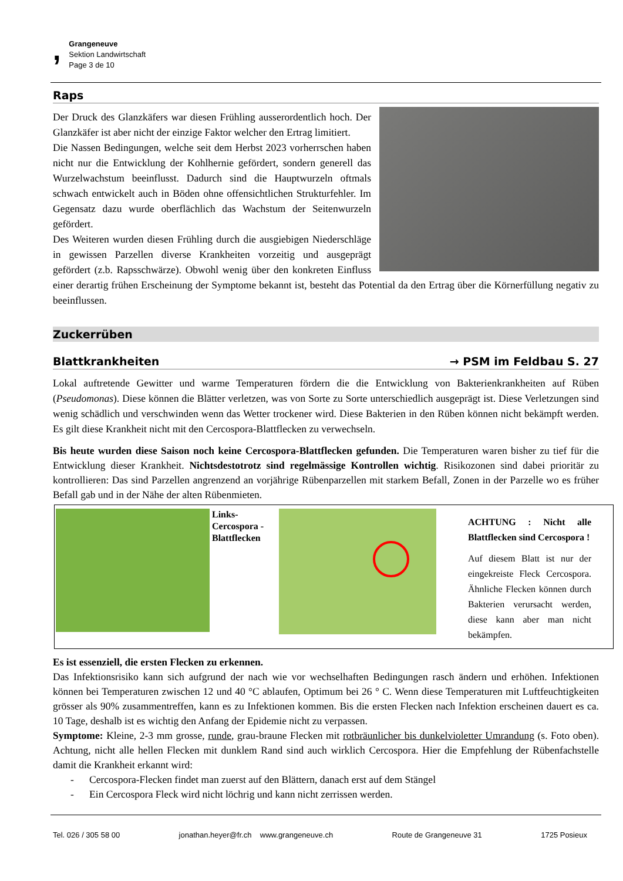,
Grangeneuve
Sektion Landwirtschaft
Page 3 de 10
Raps
Der Druck des Glanzkäfers war diesen Frühling ausserordentlich hoch. Der Glanzkäfer ist aber nicht der einzige Faktor welcher den Ertrag limitiert.
Die Nassen Bedingungen, welche seit dem Herbst 2023 vorherrschen haben nicht nur die Entwicklung der Kohlhernie gefördert, sondern generell das Wurzelwachstum beeinflusst. Dadurch sind die Hauptwurzeln oftmals schwach entwickelt auch in Böden ohne offensichtlichen Strukturfehler. Im Gegensatz dazu wurde oberflächlich das Wachstum der Seitenwurzeln gefördert.
Des Weiteren wurden diesen Frühling durch die ausgiebigen Niederschläge in gewissen Parzellen diverse Krankheiten vorzeitig und ausgeprägt gefördert (z.b. Rapsschwärze). Obwohl wenig über den konkreten Einfluss einer derartig frühen Erscheinung der Symptome bekannt ist, besteht das Potential da den Ertrag über die Körnerfüllung negativ zu beeinflussen.
Zuckerrüben
Blattkrankheiten → PSM im Feldbau S. 27
Lokal auftretende Gewitter und warme Temperaturen fördern die die Entwicklung von Bakterienkrankheiten auf Rüben (Pseudomonas). Diese können die Blätter verletzen, was von Sorte zu Sorte unterschiedlich ausgeprägt ist. Diese Verletzungen sind wenig schädlich und verschwinden wenn das Wetter trockener wird. Diese Bakterien in den Rüben können nicht bekämpft werden. Es gilt diese Krankheit nicht mit den Cercospora-Blattflecken zu verwechseln.
Bis heute wurden diese Saison noch keine Cercospora-Blattflecken gefunden. Die Temperaturen waren bisher zu tief für die Entwicklung dieser Krankheit. Nichtsdestotrotz sind regelmässige Kontrollen wichtig. Risikozonen sind dabei prioritär zu kontrollieren: Das sind Parzellen angrenzend an vorjährige Rübenparzellen mit starkem Befall, Zonen in der Parzelle wo es früher Befall gab und in der Nähe der alten Rübenmieten.
Links-Cercospora - Blattflecken
ACHTUNG : Nicht alle Blattflecken sind Cercospora !
Auf diesem Blatt ist nur der eingekreiste Fleck Cercospora. Ähnliche Flecken können durch Bakterien verursacht werden, diese kann aber man nicht bekämpfen.
Es ist essenziell, die ersten Flecken zu erkennen.
Das Infektionsrisiko kann sich aufgrund der nach wie vor wechselhaften Bedingungen rasch ändern und erhöhen. Infektionen können bei Temperaturen zwischen 12 und 40 °C ablaufen, Optimum bei 26 ° C. Wenn diese Temperaturen mit Luftfeuchtigkeiten grösser als 90% zusammentreffen, kann es zu Infektionen kommen. Bis die ersten Flecken nach Infektion erscheinen dauert es ca. 10 Tage, deshalb ist es wichtig den Anfang der Epidemie nicht zu verpassen.
Symptome: Kleine, 2-3 mm grosse, runde, grau-braune Flecken mit rotbräunlicher bis dunkelvioletter Umrandung (s. Foto oben). Achtung, nicht alle hellen Flecken mit dunklem Rand sind auch wirklich Cercospora. Hier die Empfehlung der Rübenfachstelle damit die Krankheit erkannt wird:
- Cercospora-Flecken findet man zuerst auf den Blättern, danach erst auf dem Stängel
- Ein Cercospora Fleck wird nicht löchrig und kann nicht zerrissen werden.
Tel. 026 / 305 58 00 jonathan.heyer@fr.ch www.grangeneuve.ch Route de Grangeneuve 31 1725 Posieux